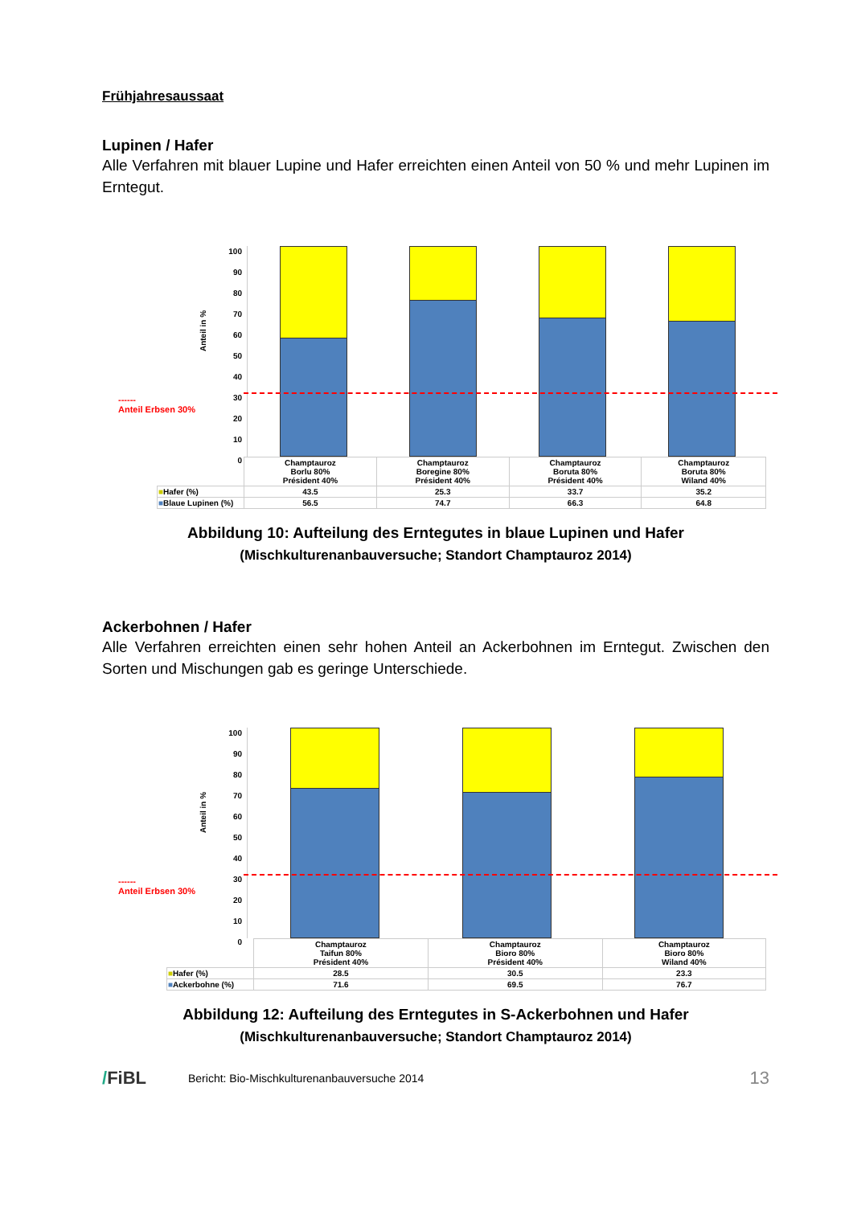Frühjahresaussaat
Lupinen / Hafer
Alle Verfahren mit blauer Lupine und Hafer erreichten einen Anteil von 50 % und mehr Lupinen im Erntegut.
Anteil in %
------
Anteil Erbsen 30%
100
90
80
70
60
50
40
30
20
10
0
| | Champtauroz Borlu 80% Président 40% | Champtauroz Boregine 80% Président 40% | Champtauroz Boruta 80% Président 40% | Champtauroz Boruta 80% Wiland 40% |
| ■ Hafer (%) | 43.5 | 25.3 | 33.7 | 35.2 |
| ■ Blaue Lupinen (%) | 56.5 | 74.7 | 66.3 | 64.8 |
Abbildung 10: Aufteilung des Erntegutes in blaue Lupinen und Hafer
(Mischkulturenanbauversuche; Standort Champtauroz 2014)
Ackerbohnen / Hafer
Alle Verfahren erreichten einen sehr hohen Anteil an Ackerbohnen im Erntegut. Zwischen den Sorten und Mischungen gab es geringe Unterschiede.
Anteil in %
------
Anteil Erbsen 30%
100
90
80
70
60
50
40
30
20
10
0
| | Champtauroz Taifun 80% Président 40% | Champtauroz Bioro 80% Président 40% | Champtauroz Bioro 80% Wiland 40% |
| ■ Hafer (%) | 28.5 | 30.5 | 23.3 |
| ■ Ackerbohne (%) | 71.6 | 69.5 | 76.7 |
Abbildung 12: Aufteilung des Erntegutes in S-Ackerbohnen und Hafer
(Mischkulturenanbauversuche; Standort Champtauroz 2014)
/FiBL Bericht: Bio-Mischkulturenanbauversuche 2014 13